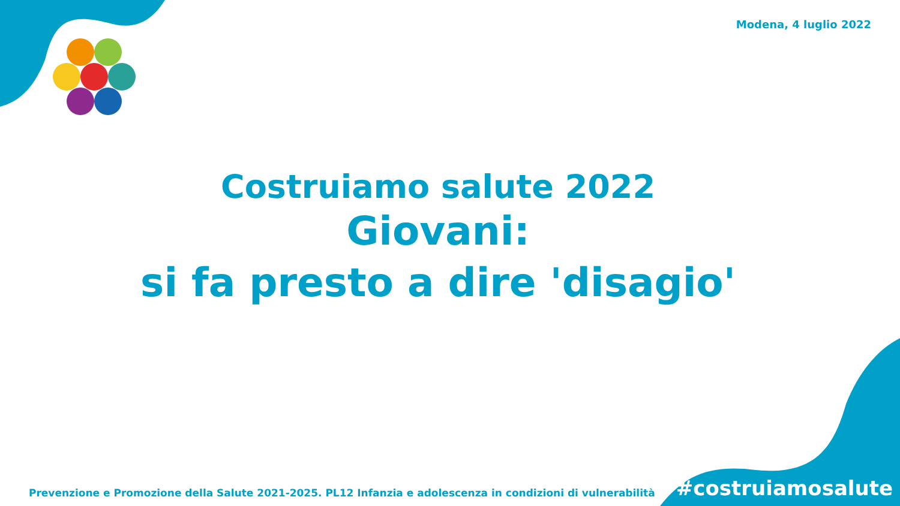Modena, 4 luglio 2022
Costruiamo salute 2022
Giovani:
si fa presto a dire 'disagio'
Prevenzione e Promozione della Salute 2021-2025. PL12 Infanzia e adolescenza in condizioni di vulnerabilità
#costruiamosalute